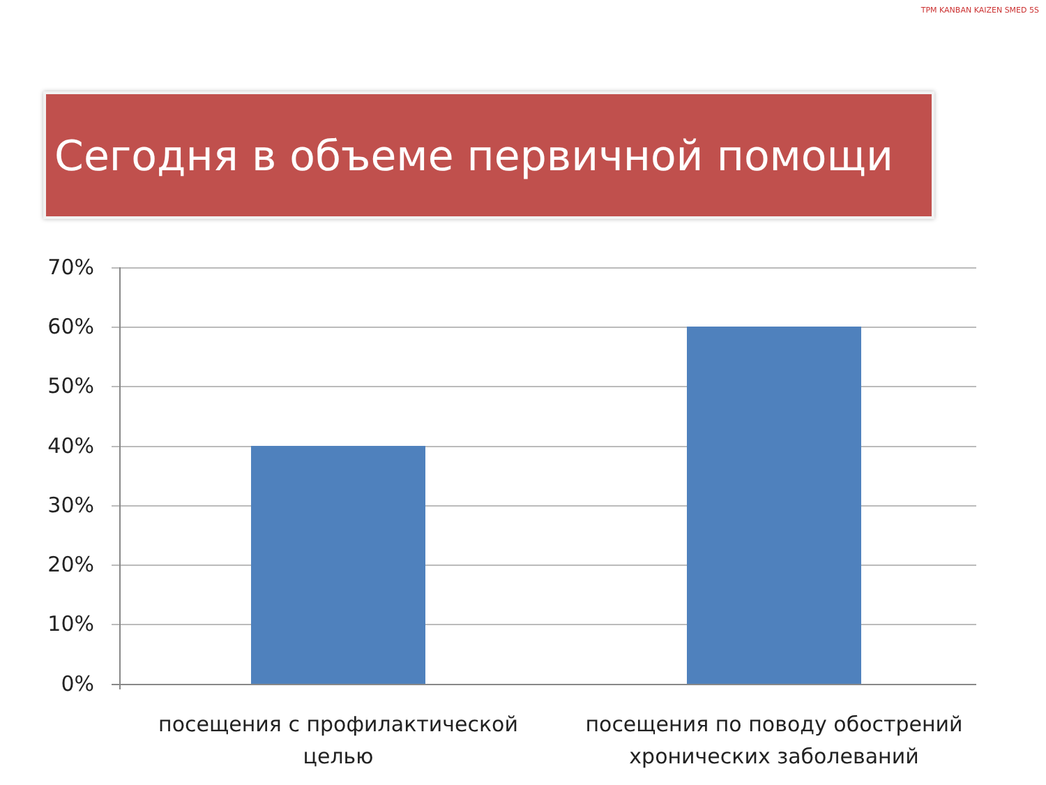TPM KANBAN KAIZEN SMED 5S
Сегодня в объеме первичной помощи
70%
60%
50%
40%
30%
20%
10%
0%
посещения с профилактической целью
посещения по поводу обострений хронических заболеваний